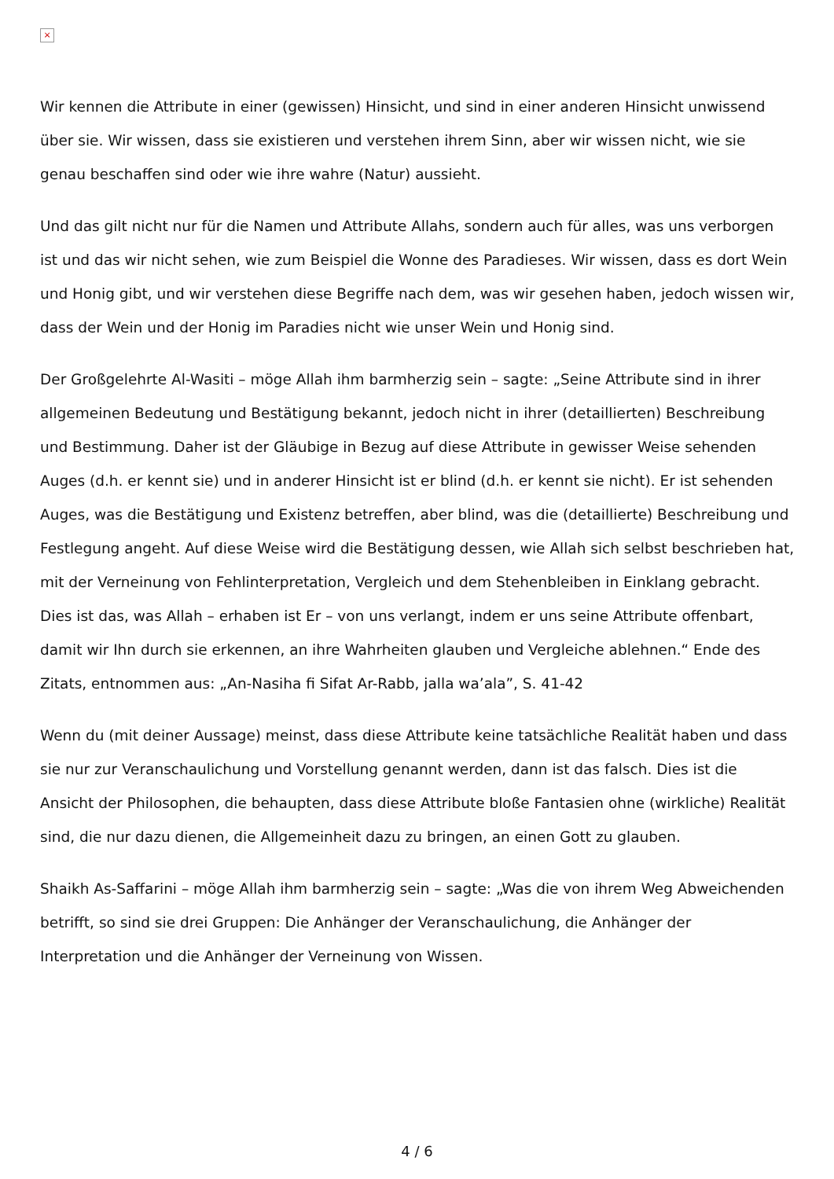×
Wir kennen die Attribute in einer (gewissen) Hinsicht, und sind in einer anderen Hinsicht unwissend über sie. Wir wissen, dass sie existieren und verstehen ihrem Sinn, aber wir wissen nicht, wie sie genau beschaffen sind oder wie ihre wahre (Natur) aussieht.
Und das gilt nicht nur für die Namen und Attribute Allahs, sondern auch für alles, was uns verborgen ist und das wir nicht sehen, wie zum Beispiel die Wonne des Paradieses. Wir wissen, dass es dort Wein und Honig gibt, und wir verstehen diese Begriffe nach dem, was wir gesehen haben, jedoch wissen wir, dass der Wein und der Honig im Paradies nicht wie unser Wein und Honig sind.
Der Großgelehrte Al-Wasiti – möge Allah ihm barmherzig sein – sagte: „Seine Attribute sind in ihrer allgemeinen Bedeutung und Bestätigung bekannt, jedoch nicht in ihrer (detaillierten) Beschreibung und Bestimmung. Daher ist der Gläubige in Bezug auf diese Attribute in gewisser Weise sehenden Auges (d.h. er kennt sie) und in anderer Hinsicht ist er blind (d.h. er kennt sie nicht). Er ist sehenden Auges, was die Bestätigung und Existenz betreffen, aber blind, was die (detaillierte) Beschreibung und Festlegung angeht. Auf diese Weise wird die Bestätigung dessen, wie Allah sich selbst beschrieben hat, mit der Verneinung von Fehlinterpretation, Vergleich und dem Stehenbleiben in Einklang gebracht. Dies ist das, was Allah – erhaben ist Er – von uns verlangt, indem er uns seine Attribute offenbart, damit wir Ihn durch sie erkennen, an ihre Wahrheiten glauben und Vergleiche ablehnen.“ Ende des Zitats, entnommen aus: „An-Nasiha fi Sifat Ar-Rabb, jalla wa’ala”, S. 41-42
Wenn du (mit deiner Aussage) meinst, dass diese Attribute keine tatsächliche Realität haben und dass sie nur zur Veranschaulichung und Vorstellung genannt werden, dann ist das falsch. Dies ist die Ansicht der Philosophen, die behaupten, dass diese Attribute bloße Fantasien ohne (wirkliche) Realität sind, die nur dazu dienen, die Allgemeinheit dazu zu bringen, an einen Gott zu glauben.
Shaikh As-Saffarini – möge Allah ihm barmherzig sein – sagte: „Was die von ihrem Weg Abweichenden betrifft, so sind sie drei Gruppen: Die Anhänger der Veranschaulichung, die Anhänger der Interpretation und die Anhänger der Verneinung von Wissen.
4 / 6